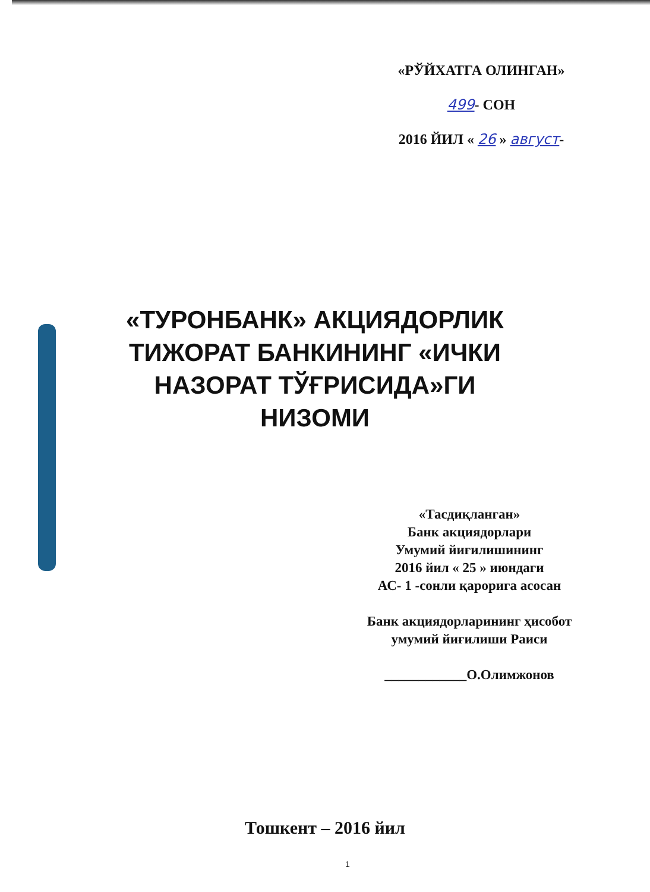«РЎЙХАТГА ОЛИНГАН»
499- СОН
2016 ЙИЛ « 26 » август-
«ТУРОНБАНК» АКЦИЯДОРЛИК ТИЖОРАТ БАНКИНИНГ «ИЧКИ НАЗОРАТ ТЎҒРИСИДА»ГИ НИЗОМИ
«Тасдиқланган»
Банк акциядорлари
Умумий йиғилишининг
2016 йил « 25 » июндаги
АС- 1 -сонли қарорига асосан
Банк акциядорларининг ҳисобот
умумий йиғилиши Раиси
____________О.Олимжонов
Тошкент – 2016 йил
1